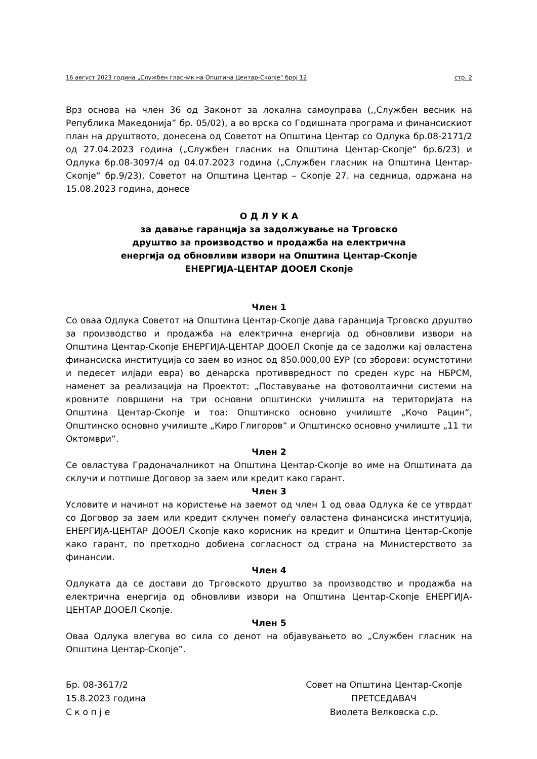16 август 2023 година „Службен гласник на Општина Центар-Скопје“ број 12 стр. 2
Врз основа на член 36 од Законот за локална самоуправа (,,Службен весник на Република Македонија” бр. 05/02), а во врска со Годишната програма и финансискиот план на друштвото, донесена од Советот на Општина Центар со Одлука бр.08-2171/2 од 27.04.2023 година („Службен гласник на Општина Центар-Скопје“ бр.6/23) и Одлука бр.08-3097/4 од 04.07.2023 година („Службен гласник на Општина Центар-Скопје“ бр.9/23), Советот на Општина Центар – Скопје 27. на седница, одржана на 15.08.2023 година, донесе
О Д Л У К А
за давање гаранција за задолжување на Трговско
друштво за производство и продажба на електрична
енергија од обновливи извори на Општина Центар-Скопје
ЕНЕРГИЈА-ЦЕНТАР ДООЕЛ Скопје
Член 1
Со оваа Одлука Советот на Општина Центар-Скопје дава гаранција Трговско друштво за производство и продажба на електрична енергија од обновливи извори на Општина Центар-Скопје ЕНЕРГИЈА-ЦЕНТАР ДООЕЛ Скопје да се задолжи кај овластена финансиска институција со заем во износ од 850.000,00 ЕУР (со зборови: осумстотини и педесет илјади евра) во денарска противвредност по среден курс на НБРСМ, наменет за реализација на Проектот: „Поставување на фотоволтаични системи на кровните површини на три основни општински училишта на територијата на Општина Центар-Скопје и тоа: Општинско основно училиште „Кочо Рацин“, Општинско основно училиште „Киро Глигоров“ и Општинско основно училиште „11 ти Октомври“.
Член 2
Се овластува Градоначалникот на Општина Центар-Скопје во име на Општината да склучи и потпише Договор за заем или кредит како гарант.
Член 3
Условите и начинот на користење на заемот од член 1 од оваа Одлука ќе се утврдат со Договор за заем или кредит склучен помеѓу овластена финансиска институција, ЕНЕРГИЈА-ЦЕНТАР ДООЕЛ Скопје како корисник на кредит и Општина Центар-Скопје како гарант, по претходно добиена согласност од страна на Министерството за финансии.
Член 4
Одлуката да се достави до Трговското друштво за производство и продажба на електрична енергија од обновливи извори на Општина Центар-Скопје ЕНЕРГИЈА-ЦЕНТАР ДООЕЛ Скопје.
Член 5
Оваа Одлука влегува во сила со денот на објавувањето во „Службен гласник на Општина Центар-Скопје”.
Бр. 08-3617/2
15.8.2023 година
С к о п ј е
Совет на Општина Центар-Скопје
ПРЕТСЕДАВАЧ
Виолета Велковска с.р.